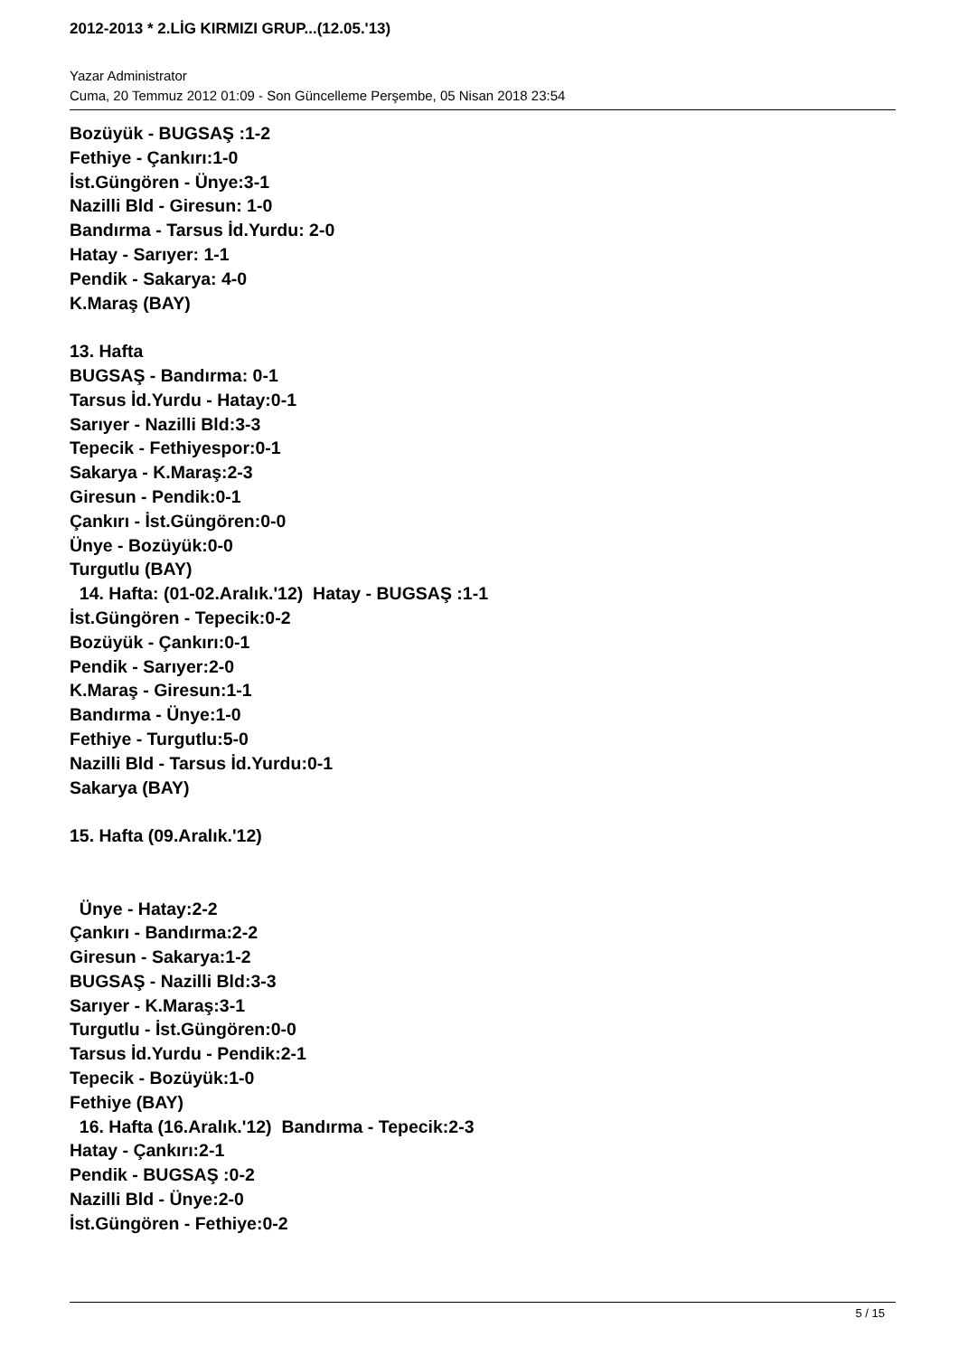2012-2013 * 2.LİG KIRMIZI GRUP...(12.05.'13)
Yazar Administrator
Cuma, 20 Temmuz 2012 01:09 - Son Güncelleme Perşembe, 05 Nisan 2018 23:54
Bozüyük - BUGSAŞ :1-2
Fethiye - Çankırı:1-0
İst.Güngören - Ünye:3-1
Nazilli Bld - Giresun: 1-0
Bandırma - Tarsus İd.Yurdu: 2-0
Hatay - Sarıyer: 1-1
Pendik - Sakarya: 4-0
K.Maraş (BAY)
13. Hafta
BUGSAŞ - Bandırma: 0-1
Tarsus İd.Yurdu - Hatay:0-1
Sarıyer - Nazilli Bld:3-3
Tepecik - Fethiyespor:0-1
Sakarya - K.Maraş:2-3
Giresun - Pendik:0-1
Çankırı - İst.Güngören:0-0
Ünye - Bozüyük:0-0
Turgutlu (BAY)
14. Hafta: (01-02.Aralık.'12) Hatay - BUGSAŞ :1-1
İst.Güngören - Tepecik:0-2
Bozüyük - Çankırı:0-1
Pendik - Sarıyer:2-0
K.Maraş - Giresun:1-1
Bandırma - Ünye:1-0
Fethiye - Turgutlu:5-0
Nazilli Bld - Tarsus İd.Yurdu:0-1
Sakarya (BAY)
15. Hafta (09.Aralık.'12)
Ünye - Hatay:2-2
Çankırı - Bandırma:2-2
Giresun - Sakarya:1-2
BUGSAŞ - Nazilli Bld:3-3
Sarıyer - K.Maraş:3-1
Turgutlu - İst.Güngören:0-0
Tarsus İd.Yurdu - Pendik:2-1
Tepecik - Bozüyük:1-0
Fethiye (BAY)
16. Hafta (16.Aralık.'12) Bandırma - Tepecik:2-3
Hatay - Çankırı:2-1
Pendik - BUGSAŞ :0-2
Nazilli Bld - Ünye:2-0
İst.Güngören - Fethiye:0-2
5 / 15